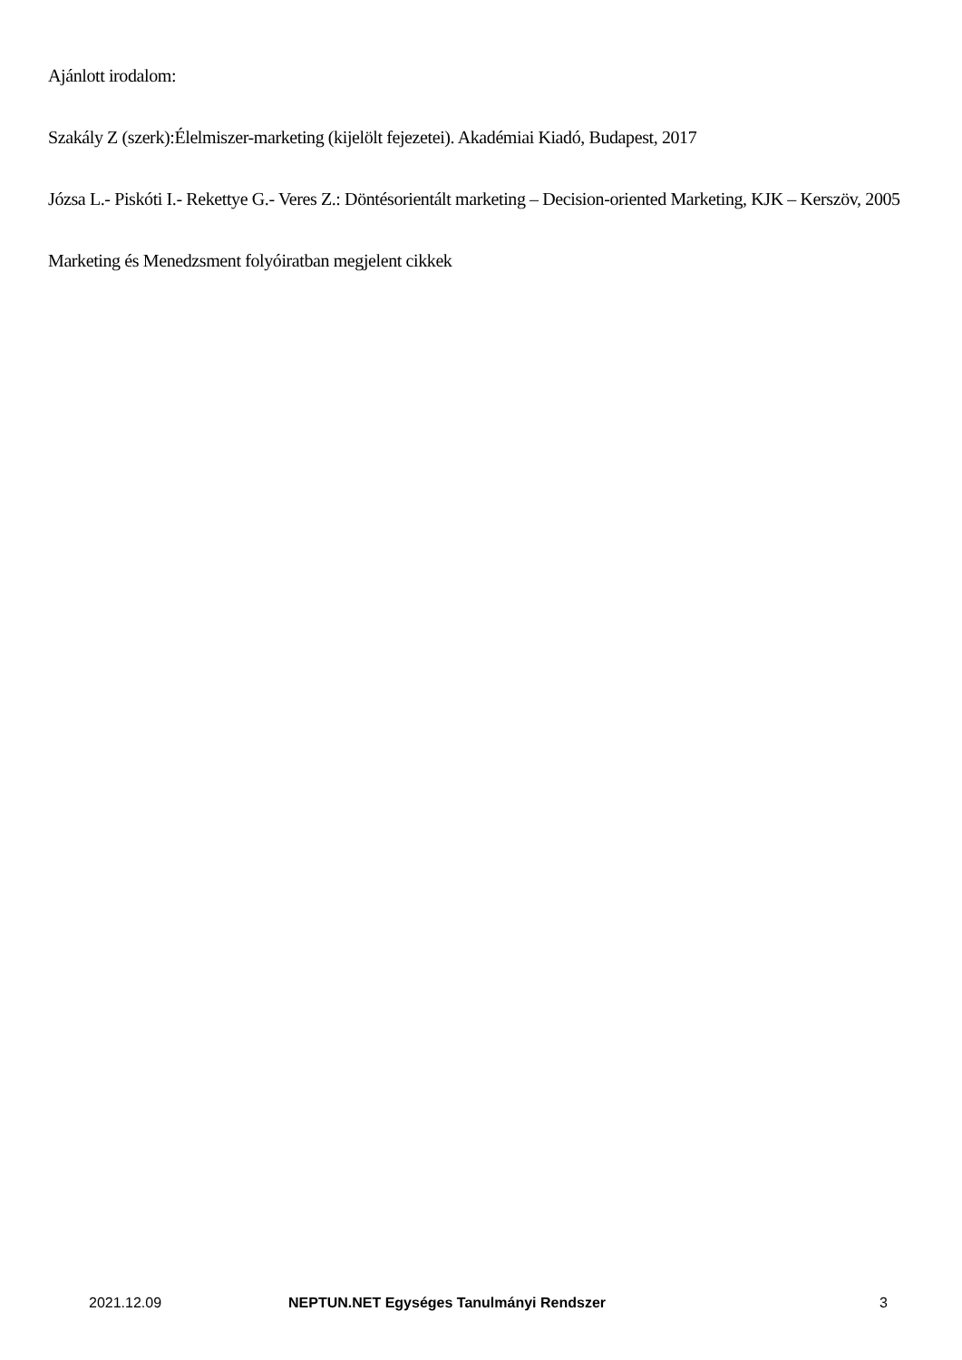Ajánlott irodalom:
Szakály Z (szerk):Élelmiszer-marketing (kijelölt fejezetei). Akadémiai Kiadó, Budapest, 2017
Józsa L.- Piskóti I.- Rekettye G.- Veres Z.: Döntésorientált marketing – Decision-oriented Marketing, KJK – Kerszöv, 2005
Marketing és Menedzsment folyóiratban megjelent cikkek
2021.12.09 NEPTUN.NET Egységes Tanulmányi Rendszer 3